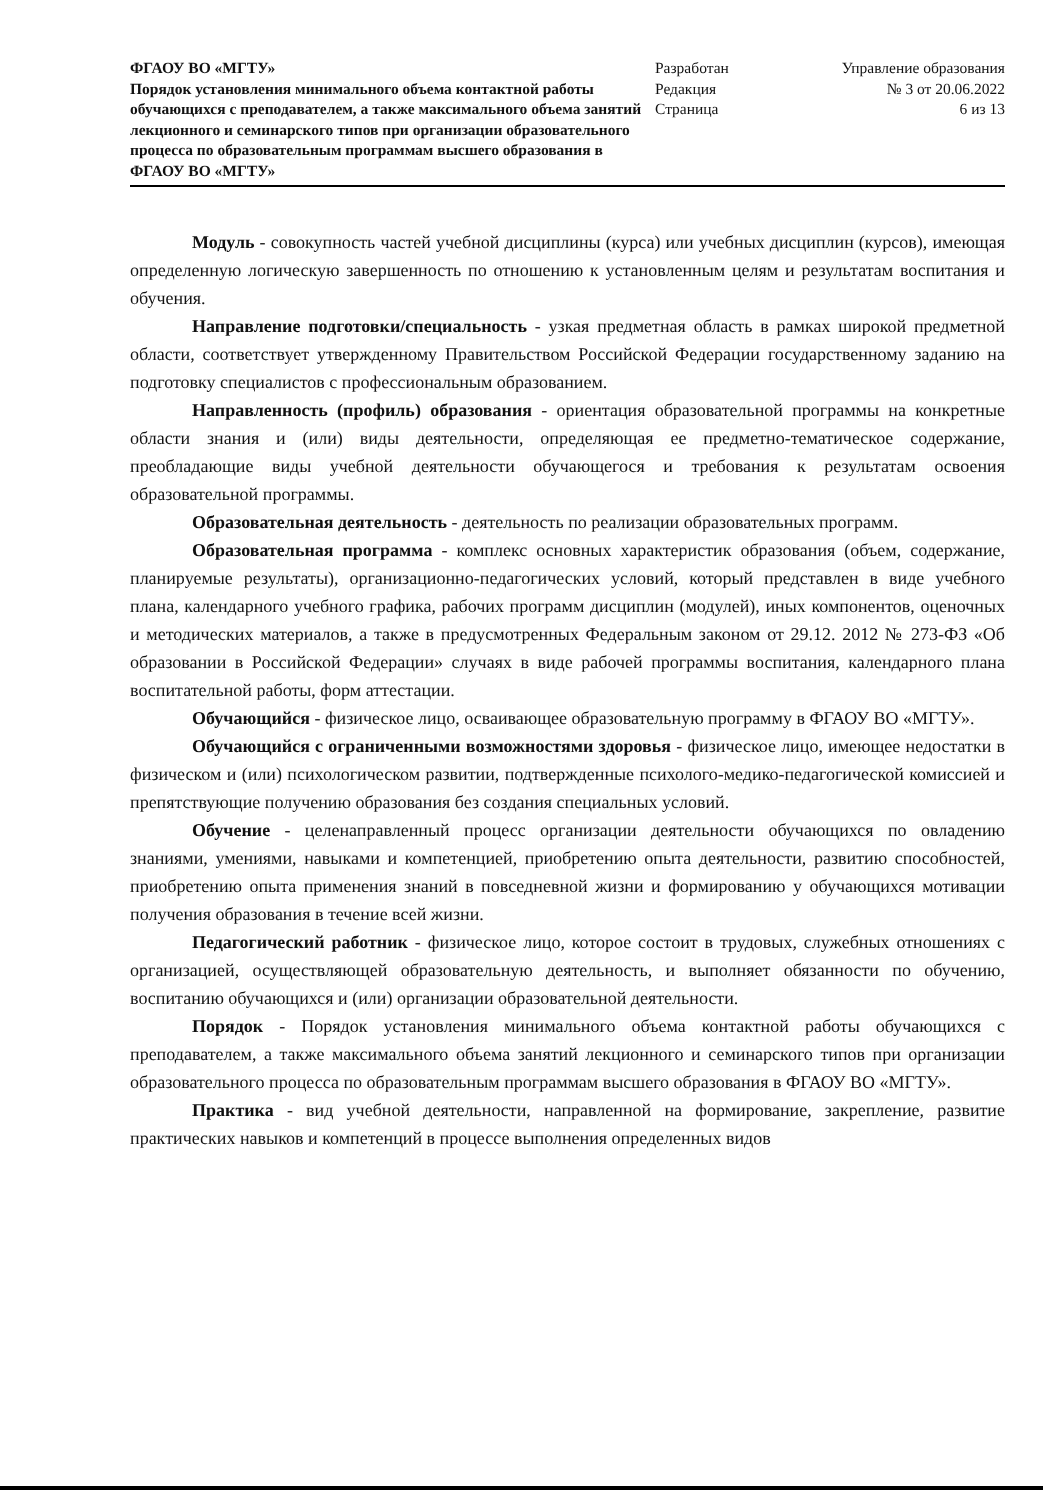ФГАОУ ВО «МГТУ»
Порядок установления минимального объема контактной работы обучающихся с преподавателем, а также максимального объема занятий лекционного и семинарского типов при организации образовательного процесса по образовательным программам высшего образования в ФГАОУ ВО «МГТУ»
Разработан
Редакция
Страница
Управление образования
№ 3 от 20.06.2022
6 из 13
Модуль - совокупность частей учебной дисциплины (курса) или учебных дисциплин (курсов), имеющая определенную логическую завершенность по отношению к установленным целям и результатам воспитания и обучения.
Направление подготовки/специальность - узкая предметная область в рамках широкой предметной области, соответствует утвержденному Правительством Российской Федерации государственному заданию на подготовку специалистов с профессиональным образованием.
Направленность (профиль) образования - ориентация образовательной программы на конкретные области знания и (или) виды деятельности, определяющая ее предметно-тематическое содержание, преобладающие виды учебной деятельности обучающегося и требования к результатам освоения образовательной программы.
Образовательная деятельность - деятельность по реализации образовательных программ.
Образовательная программа - комплекс основных характеристик образования (объем, содержание, планируемые результаты), организационно-педагогических условий, который представлен в виде учебного плана, календарного учебного графика, рабочих программ дисциплин (модулей), иных компонентов, оценочных и методических материалов, а также в предусмотренных Федеральным законом от 29.12. 2012 № 273-ФЗ «Об образовании в Российской Федерации» случаях в виде рабочей программы воспитания, календарного плана воспитательной работы, форм аттестации.
Обучающийся - физическое лицо, осваивающее образовательную программу в ФГАОУ ВО «МГТУ».
Обучающийся с ограниченными возможностями здоровья - физическое лицо, имеющее недостатки в физическом и (или) психологическом развитии, подтвержденные психолого-медико-педагогической комиссией и препятствующие получению образования без создания специальных условий.
Обучение - целенаправленный процесс организации деятельности обучающихся по овладению знаниями, умениями, навыками и компетенцией, приобретению опыта деятельности, развитию способностей, приобретению опыта применения знаний в повседневной жизни и формированию у обучающихся мотивации получения образования в течение всей жизни.
Педагогический работник - физическое лицо, которое состоит в трудовых, служебных отношениях с организацией, осуществляющей образовательную деятельность, и выполняет обязанности по обучению, воспитанию обучающихся и (или) организации образовательной деятельности.
Порядок - Порядок установления минимального объема контактной работы обучающихся с преподавателем, а также максимального объема занятий лекционного и семинарского типов при организации образовательного процесса по образовательным программам высшего образования в ФГАОУ ВО «МГТУ».
Практика - вид учебной деятельности, направленной на формирование, закрепление, развитие практических навыков и компетенций в процессе выполнения определенных видов